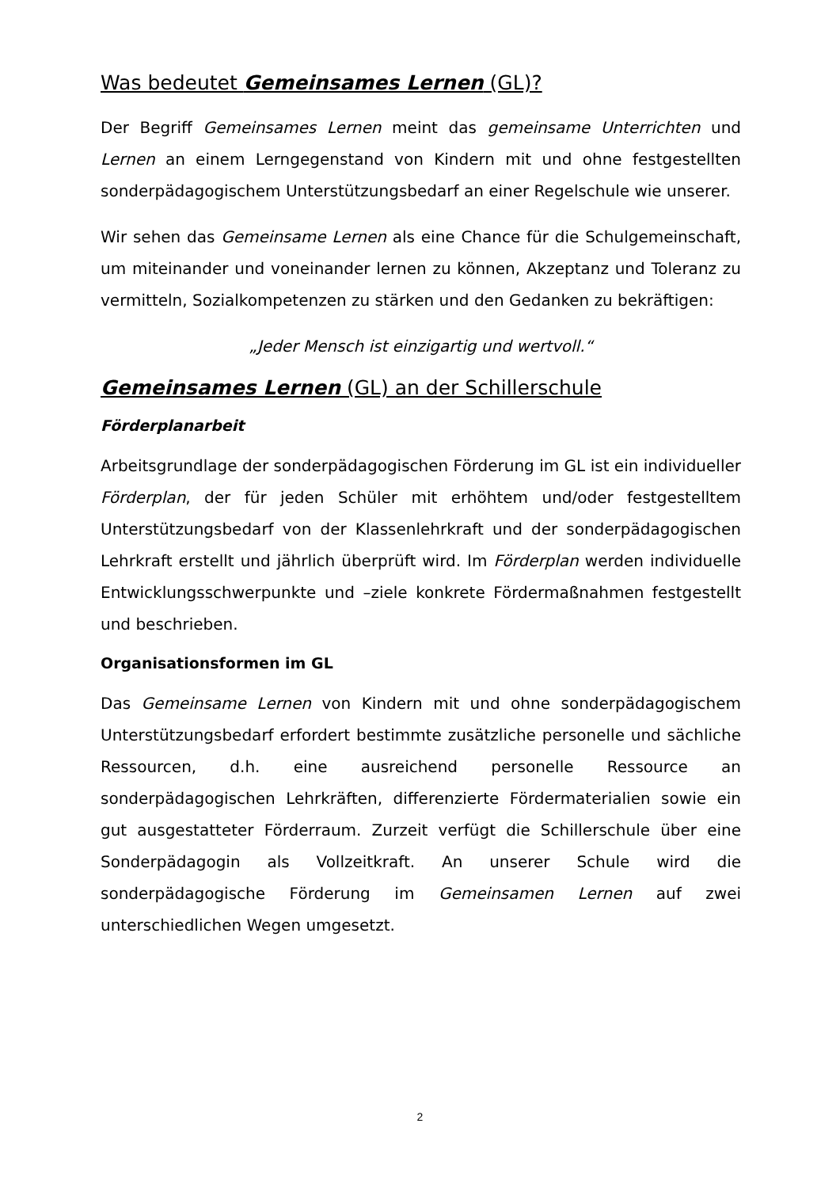Was bedeutet Gemeinsames Lernen (GL)?
Der Begriff Gemeinsames Lernen meint das gemeinsame Unterrichten und Lernen an einem Lerngegenstand von Kindern mit und ohne festgestellten sonderpädagogischem Unterstützungsbedarf an einer Regelschule wie unserer.
Wir sehen das Gemeinsame Lernen als eine Chance für die Schulgemeinschaft, um miteinander und voneinander lernen zu können, Akzeptanz und Toleranz zu vermitteln, Sozialkompetenzen zu stärken und den Gedanken zu bekräftigen:
„Jeder Mensch ist einzigartig und wertvoll.“
Gemeinsames Lernen (GL) an der Schillerschule
Förderplanarbeit
Arbeitsgrundlage der sonderpädagogischen Förderung im GL ist ein individueller Förderplan, der für jeden Schüler mit erhöhtem und/oder festgestelltem Unterstützungsbedarf von der Klassenlehrkraft und der sonderpädagogischen Lehrkraft erstellt und jährlich überprüft wird. Im Förderplan werden individuelle Entwicklungsschwerpunkte und –ziele konkrete Fördermaßnahmen festgestellt und beschrieben.
Organisationsformen im GL
Das Gemeinsame Lernen von Kindern mit und ohne sonderpädagogischem Unterstützungsbedarf erfordert bestimmte zusätzliche personelle und sächliche Ressourcen, d.h. eine ausreichend personelle Ressource an sonderpädagogischen Lehrkräften, differenzierte Fördermaterialien sowie ein gut ausgestatteter Förderraum. Zurzeit verfügt die Schillerschule über eine Sonderpädagogin als Vollzeitkraft. An unserer Schule wird die sonderpädagogische Förderung im Gemeinsamen Lernen auf zwei unterschiedlichen Wegen umgesetzt.
2